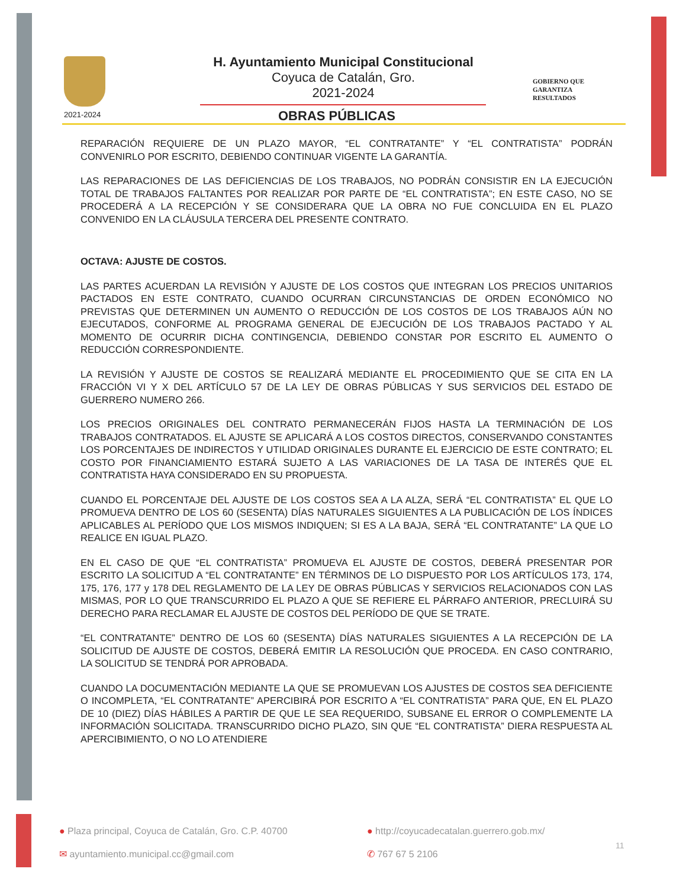2021-2024
H. Ayuntamiento Municipal Constitucional
Coyuca de Catalán, Gro.
2021-2024
OBRAS PÚBLICAS
GOBIERNO QUE
GARANTIZA
RESULTADOS
REPARACIÓN REQUIERE DE UN PLAZO MAYOR, “EL CONTRATANTE” Y “EL CONTRATISTA” PODRÁN CONVENIRLO POR ESCRITO, DEBIENDO CONTINUAR VIGENTE LA GARANTÍA.
LAS REPARACIONES DE LAS DEFICIENCIAS DE LOS TRABAJOS, NO PODRÁN CONSISTIR EN LA EJECUCIÓN TOTAL DE TRABAJOS FALTANTES POR REALIZAR POR PARTE DE “EL CONTRATISTA”; EN ESTE CASO, NO SE PROCEDERÁ A LA RECEPCIÓN Y SE CONSIDERARA QUE LA OBRA NO FUE CONCLUIDA EN EL PLAZO CONVENIDO EN LA CLÁUSULA TERCERA DEL PRESENTE CONTRATO.
OCTAVA: AJUSTE DE COSTOS.
LAS PARTES ACUERDAN LA REVISIÓN Y AJUSTE DE LOS COSTOS QUE INTEGRAN LOS PRECIOS UNITARIOS PACTADOS EN ESTE CONTRATO, CUANDO OCURRAN CIRCUNSTANCIAS DE ORDEN ECONÓMICO NO PREVISTAS QUE DETERMINEN UN AUMENTO O REDUCCIÓN DE LOS COSTOS DE LOS TRABAJOS AÚN NO EJECUTADOS, CONFORME AL PROGRAMA GENERAL DE EJECUCIÓN DE LOS TRABAJOS PACTADO Y AL MOMENTO DE OCURRIR DICHA CONTINGENCIA, DEBIENDO CONSTAR POR ESCRITO EL AUMENTO O REDUCCIÓN CORRESPONDIENTE.
LA REVISIÓN Y AJUSTE DE COSTOS SE REALIZARÁ MEDIANTE EL PROCEDIMIENTO QUE SE CITA EN LA FRACCIÓN VI Y X DEL ARTÍCULO 57 DE LA LEY DE OBRAS PÚBLICAS Y SUS SERVICIOS DEL ESTADO DE GUERRERO NUMERO 266.
LOS PRECIOS ORIGINALES DEL CONTRATO PERMANECERÁN FIJOS HASTA LA TERMINACIÓN DE LOS TRABAJOS CONTRATADOS. EL AJUSTE SE APLICARÁ A LOS COSTOS DIRECTOS, CONSERVANDO CONSTANTES LOS PORCENTAJES DE INDIRECTOS Y UTILIDAD ORIGINALES DURANTE EL EJERCICIO DE ESTE CONTRATO; EL COSTO POR FINANCIAMIENTO ESTARÁ SUJETO A LAS VARIACIONES DE LA TASA DE INTERÉS QUE EL CONTRATISTA HAYA CONSIDERADO EN SU PROPUESTA.
CUANDO EL PORCENTAJE DEL AJUSTE DE LOS COSTOS SEA A LA ALZA, SERÁ “EL CONTRATISTA” EL QUE LO PROMUEVA DENTRO DE LOS 60 (SESENTA) DÍAS NATURALES SIGUIENTES A LA PUBLICACIÓN DE LOS ÍNDICES APLICABLES AL PERÍODO QUE LOS MISMOS INDIQUEN; SI ES A LA BAJA, SERÁ “EL CONTRATANTE” LA QUE LO REALICE EN IGUAL PLAZO.
EN EL CASO DE QUE “EL CONTRATISTA” PROMUEVA EL AJUSTE DE COSTOS, DEBERÁ PRESENTAR POR ESCRITO LA SOLICITUD A “EL CONTRATANTE” EN TÉRMINOS DE LO DISPUESTO POR LOS ARTÍCULOS 173, 174, 175, 176, 177 y 178 DEL REGLAMENTO DE LA LEY DE OBRAS PÚBLICAS Y SERVICIOS RELACIONADOS CON LAS MISMAS, POR LO QUE TRANSCURRIDO EL PLAZO A QUE SE REFIERE EL PÁRRAFO ANTERIOR, PRECLUIRÁ SU DERECHO PARA RECLAMAR EL AJUSTE DE COSTOS DEL PERÍODO DE QUE SE TRATE.
“EL CONTRATANTE” DENTRO DE LOS 60 (SESENTA) DÍAS NATURALES SIGUIENTES A LA RECEPCIÓN DE LA SOLICITUD DE AJUSTE DE COSTOS, DEBERÁ EMITIR LA RESOLUCIÓN QUE PROCEDA. EN CASO CONTRARIO, LA SOLICITUD SE TENDRÁ POR APROBADA.
CUANDO LA DOCUMENTACIÓN MEDIANTE LA QUE SE PROMUEVAN LOS AJUSTES DE COSTOS SEA DEFICIENTE O INCOMPLETA, “EL CONTRATANTE” APERCIBIRÁ POR ESCRITO A “EL CONTRATISTA” PARA QUE, EN EL PLAZO DE 10 (DIEZ) DÍAS HÁBILES A PARTIR DE QUE LE SEA REQUERIDO, SUBSANE EL ERROR O COMPLEMENTE LA INFORMACIÓN SOLICITADA. TRANSCURRIDO DICHO PLAZO, SIN QUE “EL CONTRATISTA” DIERA RESPUESTA AL APERCIBIMIENTO, O NO LO ATENDIERE
● Plaza principal, Coyuca de Catalán, Gro. C.P. 40700
● http://coyucadecatalan.guerrero.gob.mx/
✉ ayuntamiento.municipal.cc@gmail.com
✆ 767 67 5 2106
11